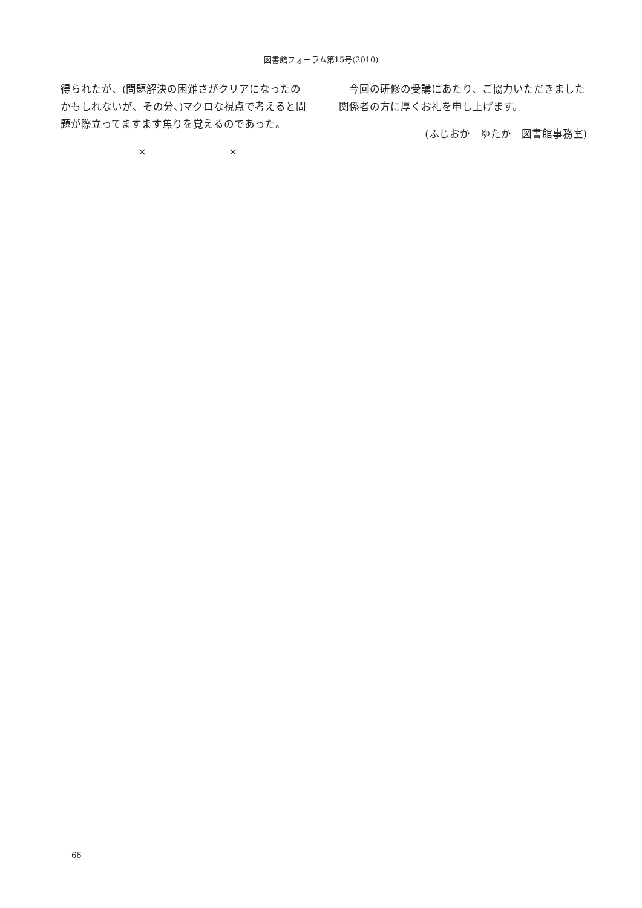図書館フォーラム第15号(2010)
得られたが、(問題解決の困難さがクリアになったのかもしれないが、その分、)マクロな視点で考えると問題が際立ってますます焦りを覚えるのであった。
× ×
　今回の研修の受講にあたり、ご協力いただきました関係者の方に厚くお礼を申し上げます。
(ふじおか　ゆたか　図書館事務室)
66